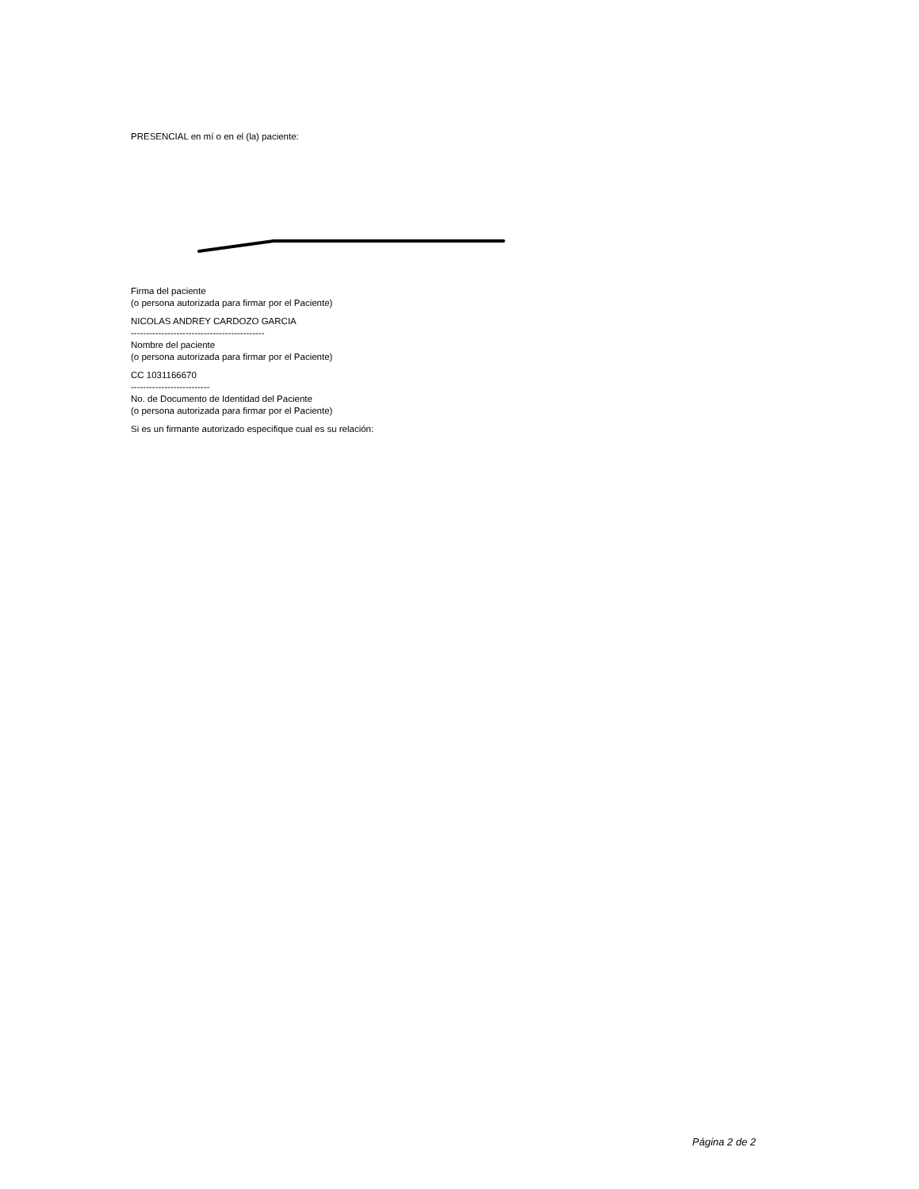PRESENCIAL en mí o en el (la) paciente:
Firma del paciente
(o persona autorizada para firmar por el Paciente)
NICOLAS ANDREY CARDOZO GARCIA
--------------------------------------------
Nombre del paciente
(o persona autorizada para firmar por el Paciente)
CC 1031166670
--------------------------
No. de Documento de Identidad del Paciente
(o persona autorizada para firmar por el Paciente)
Si es un firmante autorizado especifique cual es su relación:
Página 2 de 2